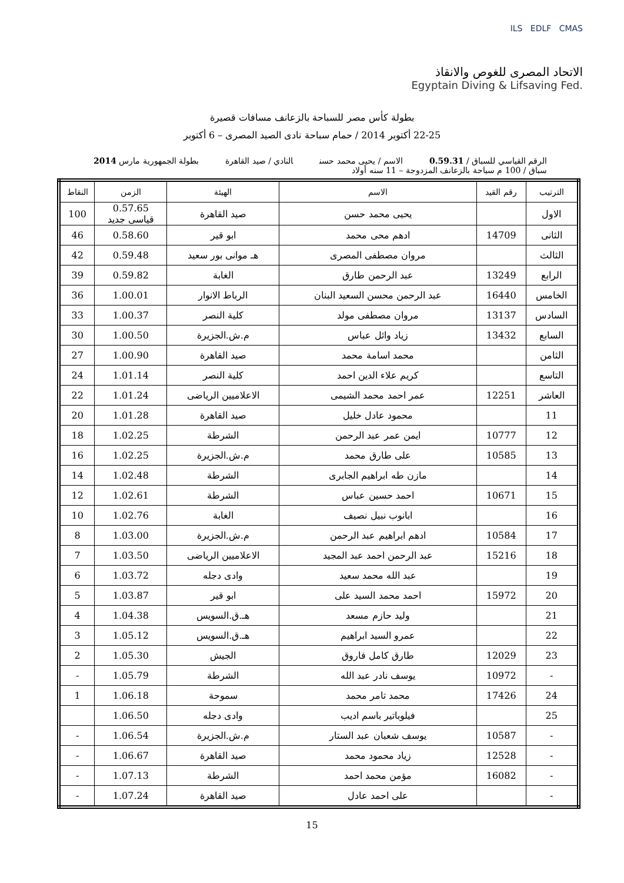ILS EDLF CMAS
الاتحاد المصرى للغوص والانقاذ
Egyptain Diving & Lifsaving Fed.
بطولة كأس مصر للسباحة بالزعانف مسافات قصيرة
22-25 أكتوبر 2014 / حمام سباحة نادى الصيد المصرى – 6 أكتوبر
الرقم القياسي للسباق / 0.59.31 الاسم / يحيى محمد حسن النادي / صيد القاهرة بطولة الجمهورية مارس 2014
سباق / 100 م سباحة بالزعانف المزدوجة – 11 سنه أولاد
| الترتيب | رقم القيد | الاسم | الهيئة | الزمن | النقاط |
| --- | --- | --- | --- | --- | --- |
| الاول | | يحيى محمد حسن | صيد القاهرة | 0.57.65 قياسى جديد | 100 |
| الثانى | 14709 | ادهم محى محمد | ابو قير | 0.58.60 | 46 |
| الثالث | | مروان مصطفى المصرى | هـ موانى بور سعيد | 0.59.48 | 42 |
| الرابع | 13249 | عبد الرحمن طارق | الغابة | 0.59.82 | 39 |
| الخامس | 16440 | عبد الرحمن محسن السعيد البنان | الرباط الانوار | 1.00.01 | 36 |
| السادس | 13137 | مروان مصطفى مولد | كلية النصر | 1.00.37 | 33 |
| السابع | 13432 | زياد وائل عباس | م.ش.الجزيرة | 1.00.50 | 30 |
| الثامن | | محمد اسامة محمد | صيد القاهرة | 1.00.90 | 27 |
| التاسع | | كريم علاء الدين احمد | كلية النصر | 1.01.14 | 24 |
| العاشر | 12251 | عمر احمد محمد الشيمى | الاعلاميين الرياضى | 1.01.24 | 22 |
| 11 | | محمود عادل خليل | صيد القاهرة | 1.01.28 | 20 |
| 12 | 10777 | ايمن عمر عبد الرحمن | الشرطة | 1.02.25 | 18 |
| 13 | 10585 | على طارق محمد | م.ش.الجزيرة | 1.02.25 | 16 |
| 14 | | مازن طه ابراهيم الجابرى | الشرطة | 1.02.48 | 14 |
| 15 | 10671 | احمد حسين عباس | الشرطة | 1.02.61 | 12 |
| 16 | | ابانوب نبيل نصيف | الغابة | 1.02.76 | 10 |
| 17 | 10584 | ادهم ابراهيم عبد الرحمن | م.ش.الجزيرة | 1.03.00 | 8 |
| 18 | 15216 | عبد الرحمن احمد عبد المجيد | الاعلاميين الرياضى | 1.03.50 | 7 |
| 19 | | عبد الله محمد سعيد | وادى دجله | 1.03.72 | 6 |
| 20 | 15972 | احمد محمد السيد على | ابو قير | 1.03.87 | 5 |
| 21 | | وليد حازم مسعد | هـ.ق.السويس | 1.04.38 | 4 |
| 22 | | عمرو السيد ابراهيم | هـ.ق.السويس | 1.05.12 | 3 |
| 23 | 12029 | طارق كامل فاروق | الجيش | 1.05.30 | 2 |
| - | 10972 | يوسف نادر عبد الله | الشرطة | 1.05.79 | - |
| 24 | 17426 | محمد تامر محمد | سموحة | 1.06.18 | 1 |
| 25 | | فيلوباتير باسم اديب | وادى دجله | 1.06.50 | |
| - | 10587 | يوسف شعبان عبد الستار | م.ش.الجزيرة | 1.06.54 | - |
| - | 12528 | زياد محمود محمد | صيد القاهرة | 1.06.67 | - |
| - | 16082 | مؤمن محمد احمد | الشرطة | 1.07.13 | - |
| - | | على احمد عادل | صيد القاهرة | 1.07.24 | - |
15